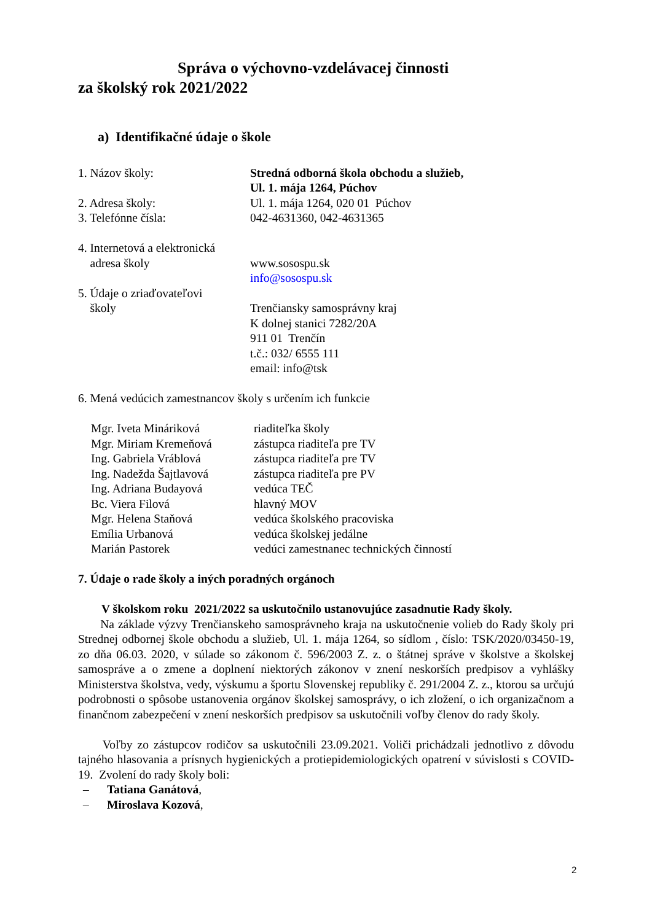Správa o výchovno-vzdelávacej činnosti
za školský rok 2021/2022
a) Identifikačné údaje o škole
1. Názov školy: Stredná odborná škola obchodu a služieb,
Ul. 1. mája 1264, Púchov
2. Adresa školy: Ul. 1. mája 1264, 020 01 Púchov
3. Telefónne čísla: 042-4631360, 042-4631365
4. Internetová a elektronická
adresa školy
www.sosospu.sk
info@sosospu.sk
5. Údaje o zriaďovateľovi
školy
Trenčiansky samosprávny kraj
K dolnej stanici 7282/20A
911 01 Trenčín
t.č.: 032/ 6555 111
email: info@tsk
6. Mená vedúcich zamestnancov školy s určením ich funkcie
Mgr. Iveta Mináriková riaditeľka školy
Mgr. Miriam Kremeňová zástupca riaditeľa pre TV
Ing. Gabriela Vráblová zástupca riaditeľa pre TV
Ing. Nadežda Šajtlavová
zástupca riaditeľa pre PV
Ing. Adriana Budayová vedúca TEČ
Bc. Viera Filová hlavný MOV
Mgr. Helena Staňová vedúca školského pracoviska
Emília Urbanová vedúca školskej jedálne
Marián Pastorek vedúci zamestnanec technických činností
7. Údaje o rade školy a iných poradných orgánoch
V školskom roku 2021/2022 sa uskutočnilo ustanovujúce zasadnutie Rady školy.
Na základe výzvy Trenčianskeho samosprávneho kraja na uskutočnenie volieb do Rady školy pri Strednej odbornej škole obchodu a služieb, Ul. 1. mája 1264, so sídlom , číslo: TSK/2020/03450-19, zo dňa 06.03. 2020, v súlade so zákonom č. 596/2003 Z. z. o štátnej správe v školstve a školskej samospráve a o zmene a doplnení niektorých zákonov v znení neskorších predpisov a vyhlášky Ministerstva školstva, vedy, výskumu a športu Slovenskej republiky č. 291/2004 Z. z., ktorou sa určujú podrobnosti o spôsobe ustanovenia orgánov školskej samosprávy, o ich zložení, o ich organizačnom a finančnom zabezpečení v znení neskorších predpisov sa uskutočnili voľby členov do rady školy.
Voľby zo zástupcov rodičov sa uskutočnili 23.09.2021. Voliči prichádzali jednotlivo z dôvodu tajného hlasovania a prísnych hygienických a protiepidemiologických opatrení v súvislosti s COVID-19. Zvolení do rady školy boli:
– Tatiana Ganátová,
– Miroslava Kozová,
2